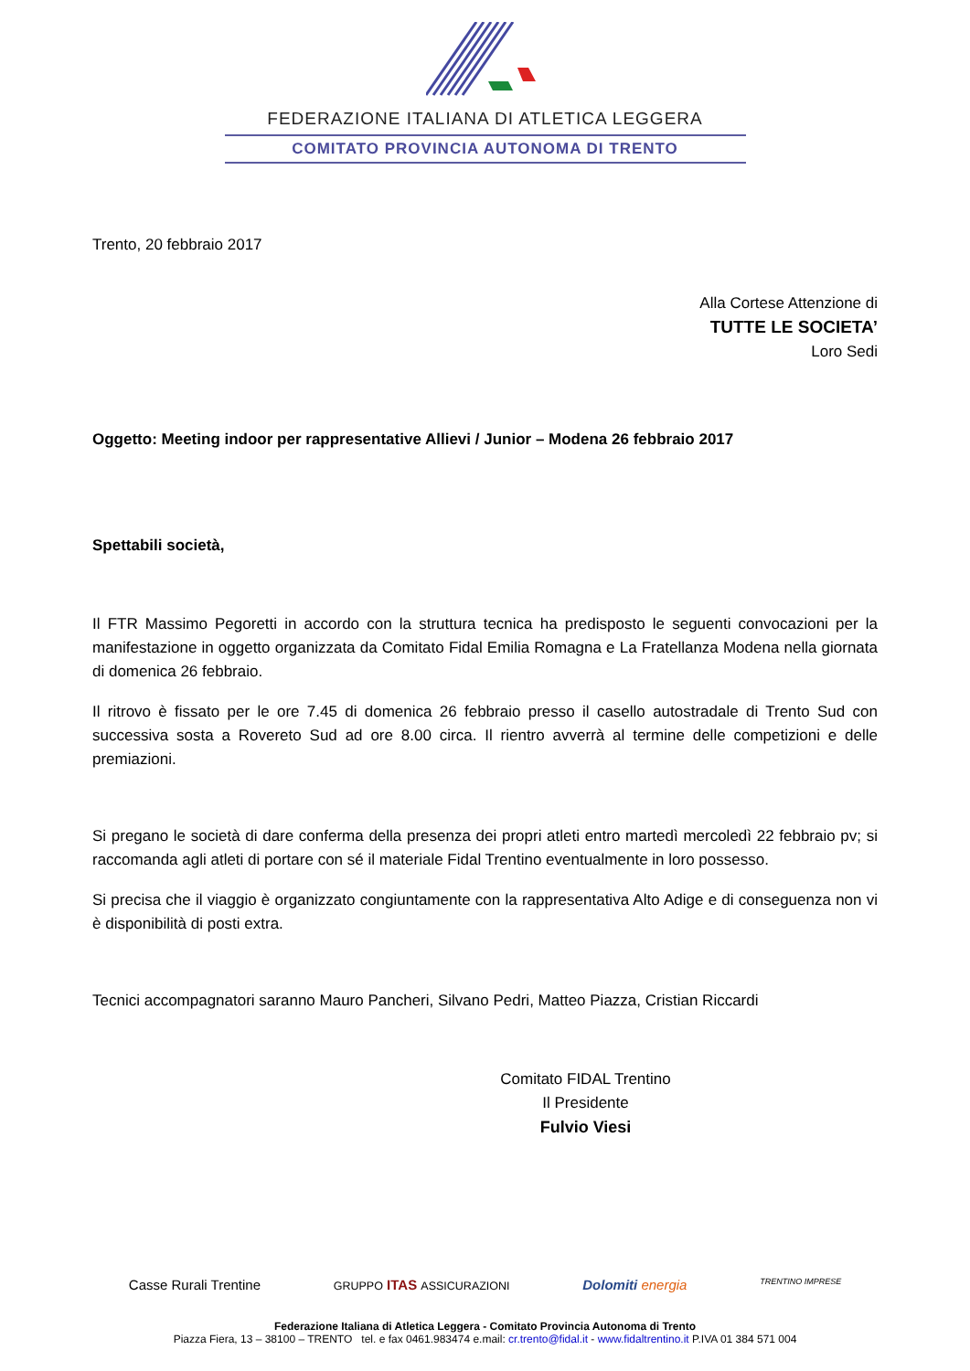FEDERAZIONE ITALIANA DI ATLETICA LEGGERA
COMITATO PROVINCIA AUTONOMA DI TRENTO
Trento, 20 febbraio 2017
Alla Cortese Attenzione di
TUTTE LE SOCIETA’
Loro Sedi
Oggetto: Meeting indoor per rappresentative Allievi / Junior – Modena 26 febbraio 2017
Spettabili società,
Il FTR Massimo Pegoretti in accordo con la struttura tecnica ha predisposto le seguenti convocazioni per la manifestazione in oggetto organizzata da Comitato Fidal Emilia Romagna e La Fratellanza Modena nella giornata di domenica 26 febbraio.
Il ritrovo è fissato per le ore 7.45 di domenica 26 febbraio presso il casello autostradale di Trento Sud con successiva sosta a Rovereto Sud ad ore 8.00 circa. Il rientro avverrà al termine delle competizioni e delle premiazioni.
Si pregano le società di dare conferma della presenza dei propri atleti entro martedì mercoledì 22 febbraio pv; si raccomanda agli atleti di portare con sé il materiale Fidal Trentino eventualmente in loro possesso.
Si precisa che il viaggio è organizzato congiuntamente con la rappresentativa Alto Adige e di conseguenza non vi è disponibilità di posti extra.
Tecnici accompagnatori saranno Mauro Pancheri, Silvano Pedri, Matteo Piazza, Cristian Riccardi
Comitato FIDAL Trentino
Il Presidente
Fulvio Viesi
Casse Rurali Trentine GRUPPO ITAS ASSICURAZIONI Dolomiti energia TRENTINO IMPRESE
Federazione Italiana di Atletica Leggera - Comitato Provincia Autonoma di Trento
Piazza Fiera, 13 – 38100 – TRENTO tel. e fax 0461.983474 e.mail: cr.trento@fidal.it - www.fidaltrentino.it P.IVA 01 384 571 004